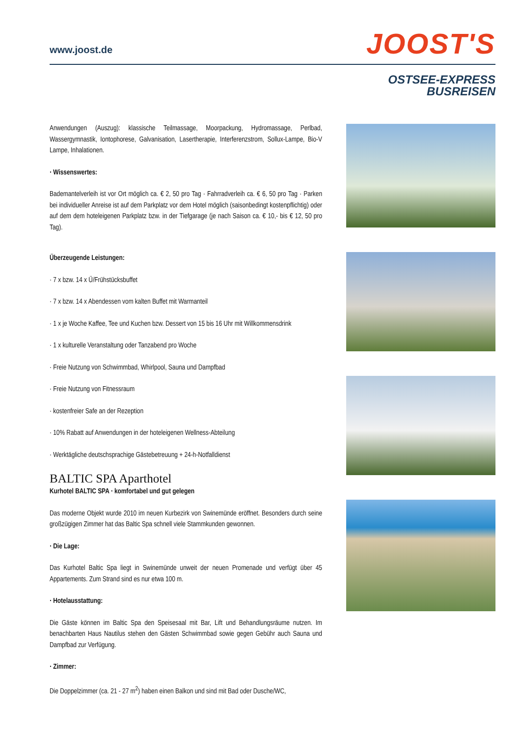www.joost.de
JOOST'S
OSTSEE-EXPRESS
BUSREISEN
Anwendungen (Auszug): klassische Teilmassage, Moorpackung, Hydromassage, Perlbad, Wassergymnastik, Iontophorese, Galvanisation, Lasertherapie, Interferenzstrom, Sollux-Lampe, Bio-V Lampe, Inhalationen.
· Wissenswertes:
Bademantelverleih ist vor Ort möglich ca. € 2, 50 pro Tag · Fahrradverleih ca. € 6, 50 pro Tag · Parken bei individueller Anreise ist auf dem Parkplatz vor dem Hotel möglich (saisonbedingt kostenpflichtig) oder auf dem dem hoteleigenen Parkplatz bzw. in der Tiefgarage (je nach Saison ca. € 10,- bis € 12, 50 pro Tag).
Überzeugende Leistungen:
· 7 x bzw. 14 x Ü/Frühstücksbuffet
· 7 x bzw. 14 x Abendessen vom kalten Buffet mit Warmanteil
· 1 x je Woche Kaffee, Tee und Kuchen bzw. Dessert von 15 bis 16 Uhr mit Willkommensdrink
· 1 x kulturelle Veranstaltung oder Tanzabend pro Woche
· Freie Nutzung von Schwimmbad, Whirlpool, Sauna und Dampfbad
· Freie Nutzung von Fitnessraum
· kostenfreier Safe an der Rezeption
· 10% Rabatt auf Anwendungen in der hoteleigenen Wellness-Abteilung
· Werktägliche deutschsprachige Gästebetreuung + 24-h-Notfalldienst
BALTIC SPA Aparthotel
Kurhotel BALTIC SPA · komfortabel und gut gelegen
Das moderne Objekt wurde 2010 im neuen Kurbezirk von Swinemünde eröffnet. Besonders durch seine großzügigen Zimmer hat das Baltic Spa schnell viele Stammkunden gewonnen.
· Die Lage:
Das Kurhotel Baltic Spa liegt in Swinemünde unweit der neuen Promenade und verfügt über 45 Appartements. Zum Strand sind es nur etwa 100 m.
· Hotelausstattung:
Die Gäste können im Baltic Spa den Speisesaal mit Bar, Lift und Behandlungsräume nutzen. Im benachbarten Haus Nautilus stehen den Gästen Schwimmbad sowie gegen Gebühr auch Sauna und Dampfbad zur Verfügung.
· Zimmer:
Die Doppelzimmer (ca. 21 - 27 m<sup>2</sup>) haben einen Balkon und sind mit Bad oder Dusche/WC,